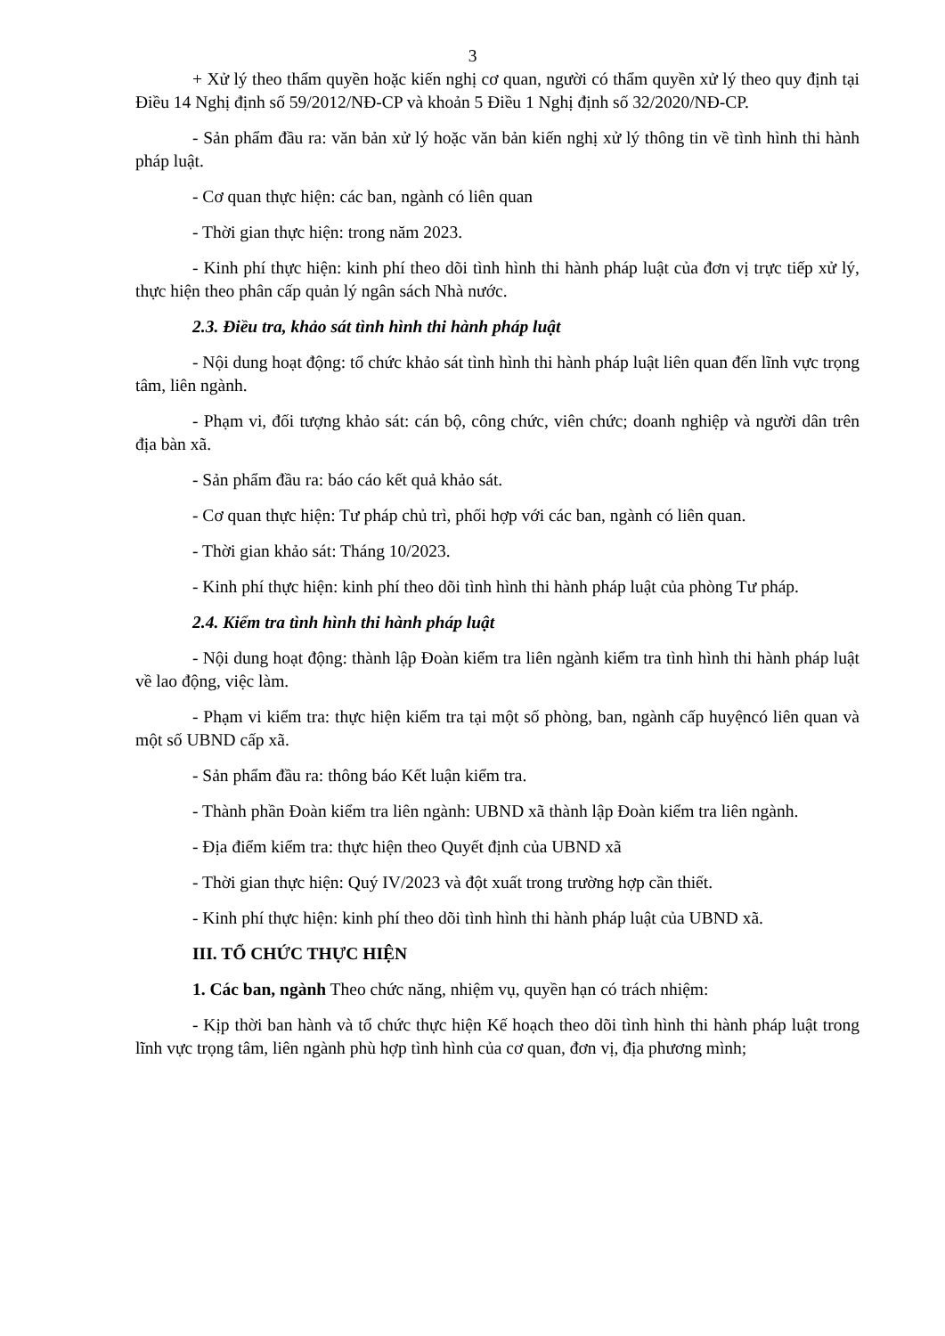3
+ Xử lý theo thẩm quyền hoặc kiến nghị cơ quan, người có thẩm quyền xử lý theo quy định tại Điều 14 Nghị định số 59/2012/NĐ-CP và khoản 5 Điều 1 Nghị định số 32/2020/NĐ-CP.
- Sản phẩm đầu ra: văn bản xử lý hoặc văn bản kiến nghị xử lý thông tin về tình hình thi hành pháp luật.
- Cơ quan thực hiện: các ban, ngành có liên quan
- Thời gian thực hiện: trong năm 2023.
- Kinh phí thực hiện: kinh phí theo dõi tình hình thi hành pháp luật của đơn vị trực tiếp xử lý, thực hiện theo phân cấp quản lý ngân sách Nhà nước.
2.3. Điều tra, khảo sát tình hình thi hành pháp luật
- Nội dung hoạt động: tổ chức khảo sát tình hình thi hành pháp luật liên quan đến lĩnh vực trọng tâm, liên ngành.
- Phạm vi, đối tượng khảo sát: cán bộ, công chức, viên chức; doanh nghiệp và người dân trên địa bàn xã.
- Sản phẩm đầu ra: báo cáo kết quả khảo sát.
- Cơ quan thực hiện: Tư pháp chủ trì, phối hợp với các ban, ngành có liên quan.
- Thời gian khảo sát: Tháng 10/2023.
- Kinh phí thực hiện: kinh phí theo dõi tình hình thi hành pháp luật của phòng Tư pháp.
2.4. Kiểm tra tình hình thi hành pháp luật
- Nội dung hoạt động: thành lập Đoàn kiểm tra liên ngành kiểm tra tình hình thi hành pháp luật về lao động, việc làm.
- Phạm vi kiểm tra: thực hiện kiểm tra tại một số phòng, ban, ngành cấp huyệncó liên quan và một số UBND cấp xã.
- Sản phẩm đầu ra: thông báo Kết luận kiểm tra.
- Thành phần Đoàn kiểm tra liên ngành: UBND xã thành lập Đoàn kiểm tra liên ngành.
- Địa điểm kiểm tra: thực hiện theo Quyết định của UBND xã
- Thời gian thực hiện: Quý IV/2023 và đột xuất trong trường hợp cần thiết.
- Kinh phí thực hiện: kinh phí theo dõi tình hình thi hành pháp luật của UBND xã.
III. TỔ CHỨC THỰC HIỆN
1. Các ban, ngành Theo chức năng, nhiệm vụ, quyền hạn có trách nhiệm:
- Kịp thời ban hành và tổ chức thực hiện Kế hoạch theo dõi tình hình thi hành pháp luật trong lĩnh vực trọng tâm, liên ngành phù hợp tình hình của cơ quan, đơn vị, địa phương mình;